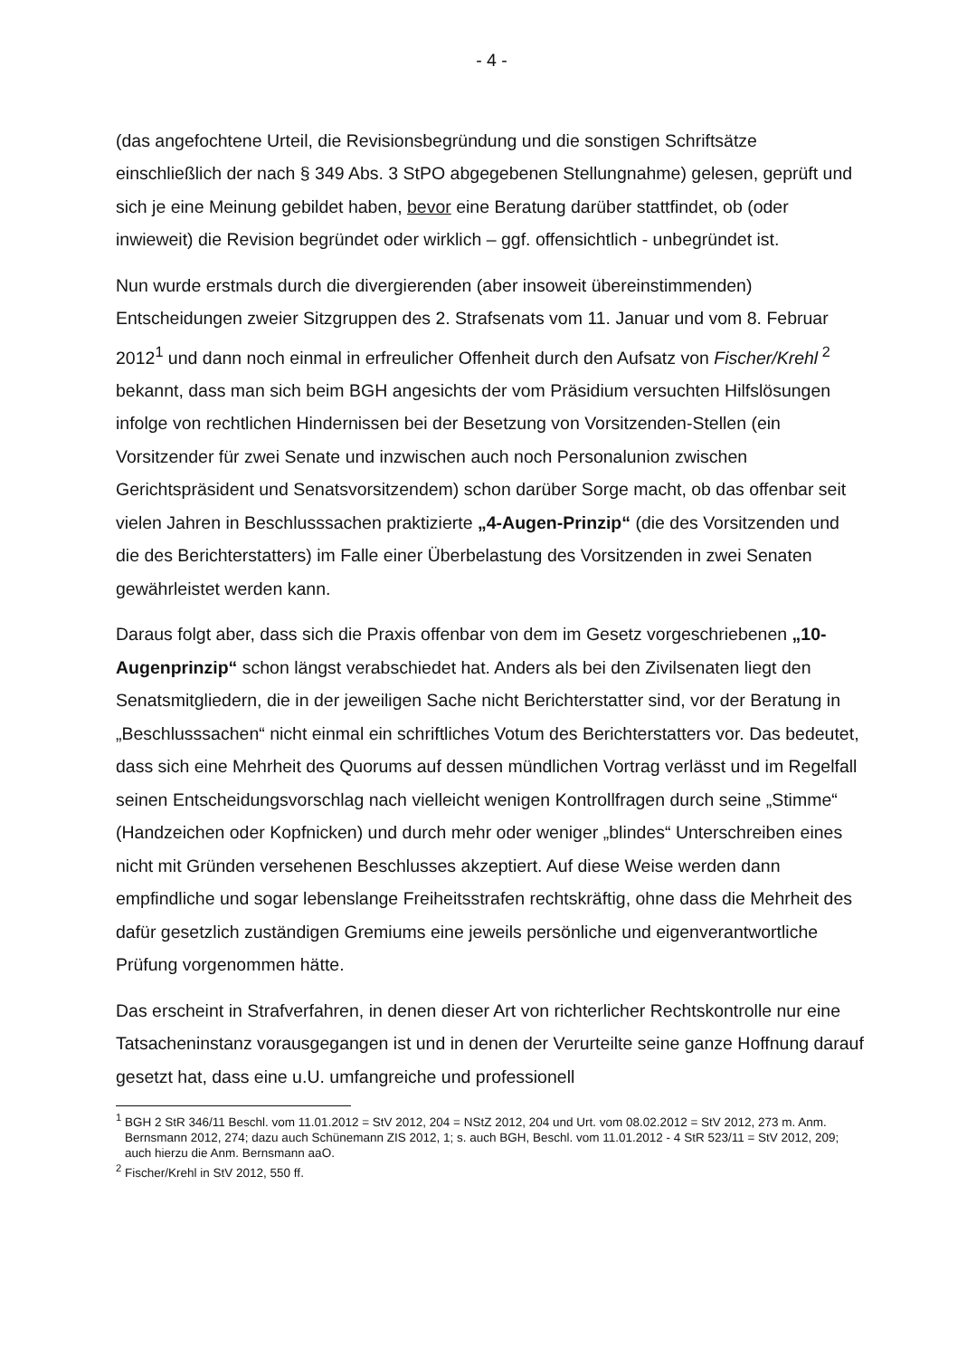- 4 -
(das angefochtene Urteil, die Revisionsbegründung und die sonstigen Schriftsätze einschließlich der nach § 349 Abs. 3 StPO abgegebenen Stellungnahme) gelesen, geprüft und sich je eine Meinung gebildet haben, bevor eine Beratung darüber stattfindet, ob (oder inwieweit) die Revision begründet oder wirklich – ggf. offensichtlich - unbegründet ist.
Nun wurde erstmals durch die divergierenden (aber insoweit übereinstimmenden) Entscheidungen zweier Sitzgruppen des 2. Strafsenats vom 11. Januar und vom 8. Februar 2012<sup>1</sup> und dann noch einmal in erfreulicher Offenheit durch den Aufsatz von Fischer/Krehl<sup>2</sup> bekannt, dass man sich beim BGH angesichts der vom Präsidium versuchten Hilfslösungen infolge von rechtlichen Hindernissen bei der Besetzung von Vorsitzenden-Stellen (ein Vorsitzender für zwei Senate und inzwischen auch noch Personalunion zwischen Gerichtspräsident und Senatsvorsitzendem) schon darüber Sorge macht, ob das offenbar seit vielen Jahren in Beschlusssachen praktizierte „4-Augen-Prinzip“ (die des Vorsitzenden und die des Berichterstatters) im Falle einer Überbelastung des Vorsitzenden in zwei Senaten gewährleistet werden kann.
Daraus folgt aber, dass sich die Praxis offenbar von dem im Gesetz vorgeschriebenen „10-Augenprinzip“ schon längst verabschiedet hat. Anders als bei den Zivilsenaten liegt den Senatsmitgliedern, die in der jeweiligen Sache nicht Berichterstatter sind, vor der Beratung in „Beschlusssachen“ nicht einmal ein schriftliches Votum des Berichterstatters vor. Das bedeutet, dass sich eine Mehrheit des Quorums auf dessen mündlichen Vortrag verlässt und im Regelfall seinen Entscheidungsvorschlag nach vielleicht wenigen Kontrollfragen durch seine „Stimme“ (Handzeichen oder Kopfnicken) und durch mehr oder weniger „blindes“ Unterschreiben eines nicht mit Gründen versehenen Beschlusses akzeptiert. Auf diese Weise werden dann empfindliche und sogar lebenslange Freiheitsstrafen rechtskräftig, ohne dass die Mehrheit des dafür gesetzlich zuständigen Gremiums eine jeweils persönliche und eigenverantwortliche Prüfung vorgenommen hätte.
Das erscheint in Strafverfahren, in denen dieser Art von richterlicher Rechtskontrolle nur eine Tatsacheninstanz vorausgegangen ist und in denen der Verurteilte seine ganze Hoffnung darauf gesetzt hat, dass eine u.U. umfangreiche und professionell
<sup>1</sup> BGH 2 StR 346/11 Beschl. vom 11.01.2012 = StV 2012, 204 = NStZ 2012, 204 und Urt. vom 08.02.2012 = StV 2012, 273 m. Anm. Bernsmann 2012, 274; dazu auch Schünemann ZIS 2012, 1; s. auch BGH, Beschl. vom 11.01.2012 - 4 StR 523/11 = StV 2012, 209; auch hierzu die Anm. Bernsmann aaO.
<sup>2</sup> Fischer/Krehl in StV 2012, 550 ff.